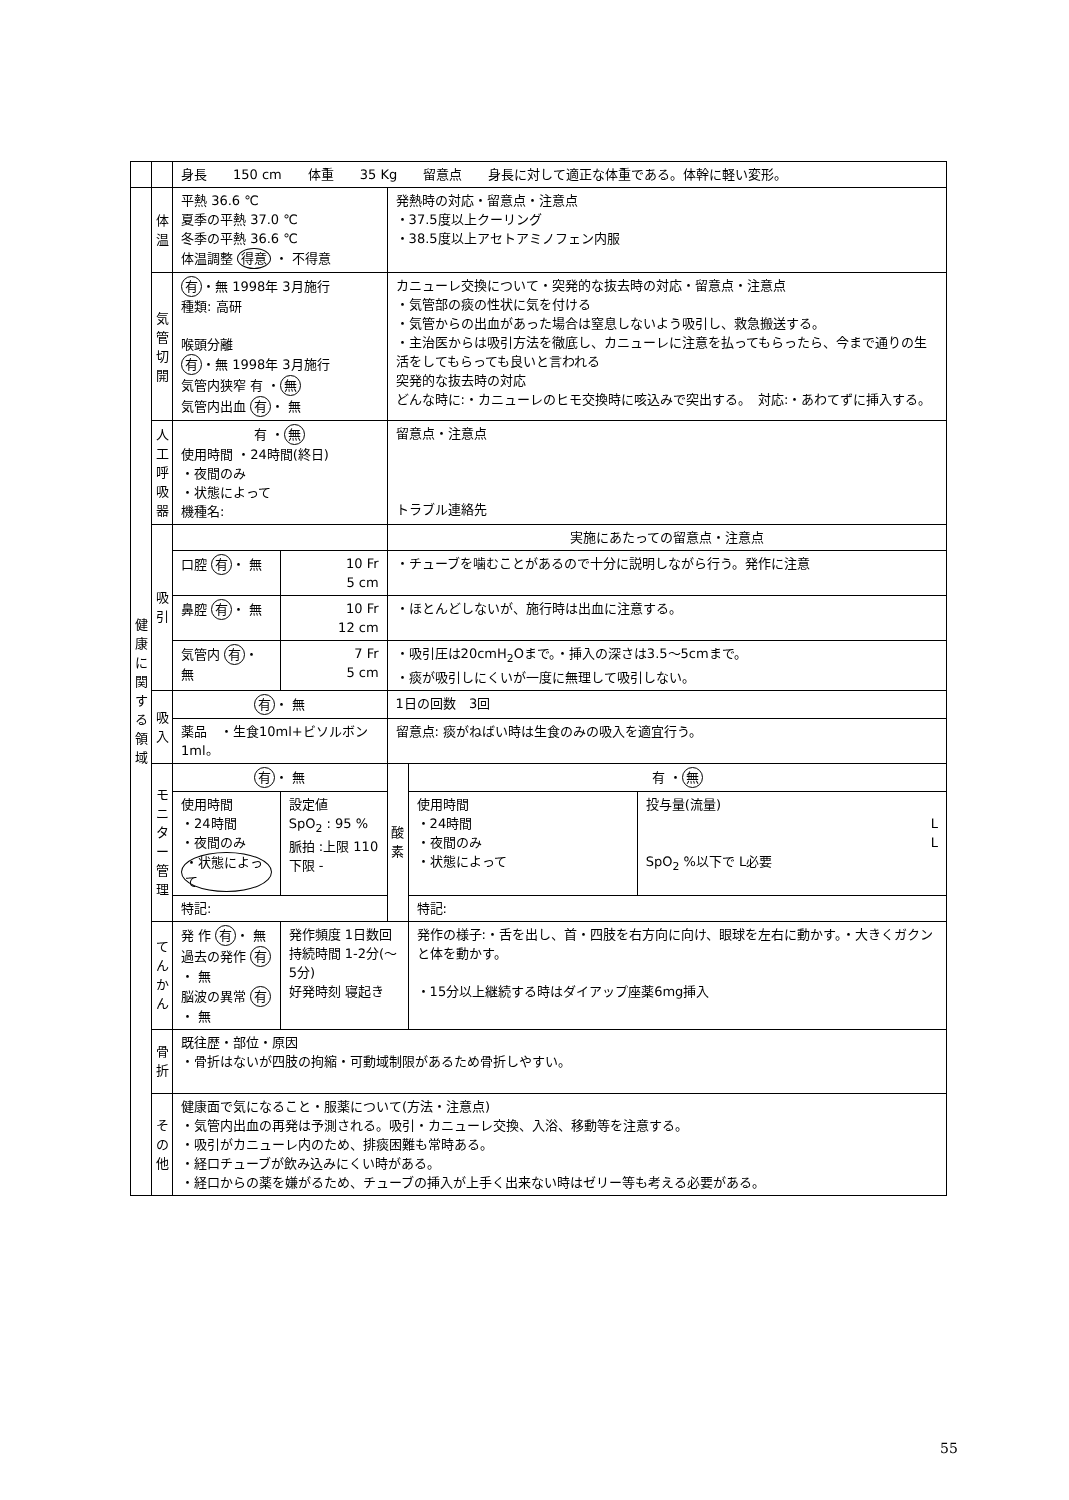| | | 身長 150 cm 体重 35 Kg 留意点 身長に対して適正な体重である。体幹に軽い変形。 | | | | |
| 健康に関する領域 | 体温 | 平熱 36.6 ℃ 夏季の平熱 37.0 ℃ 冬季の平熱 36.6 ℃ 体温調整 得意 ・ 不得意 | | 発熱時の対応・留意点・注意点 ・37.5度以上クーリング ・38.5度以上アセトアミノフェン内服 | | |
| | 気管切開 | 有 ・無 1998年 3月施行 種類: 高研 喉頭分離 有 ・無 1998年 3月施行 気管内狭窄 有 ・ 無 気管内出血 有 ・ 無 | | カニューレ交換について・突発的な抜去時の対応・留意点・注意点 ・気管部の痰の性状に気を付ける ・気管からの出血があった場合は窒息しないよう吸引し、救急搬送する。 ・主治医からは吸引方法を徹底し、カニューレに注意を払ってもらったら、今まで通りの生活をしてもらっても良いと言われる 突発的な抜去時の対応 どんな時に:・カニューレのヒモ交換時に咳込みで突出する。 対応:・あわてずに挿入する。 | | |
| | 人工呼吸器 | 有 ・ 無 使用時間 ・24時間(終日) ・夜間のみ ・状態によって 機種名: | | 留意点・注意点 トラブル連絡先 | | |
| | 吸引 | | | 実施にあたっての留意点・注意点 | | |
| | | 口腔 有 ・ 無 | 10 Fr 5 cm | ・チューブを噛むことがあるので十分に説明しながら行う。発作に注意 | | |
| | | 鼻腔 有 ・ 無 | 10 Fr 12 cm | ・ほとんどしないが、施行時は出血に注意する。 | | |
| | | 気管内 有 ・ 無 | 7 Fr 5 cm | ・吸引圧は20cmH<sub>2</sub>Oまで。・挿入の深さは3.5〜5cmまで。 ・痰が吸引しにくいが一度に無理して吸引しない。 | | |
| | 吸入 | 有 ・ 無 | | 1日の回数 3回 | | |
| | | 薬品 ・生食10ml+ビソルボン1ml。 | | 留意点: 痰がねばい時は生食のみの吸入を適宜行う。 | | |
| | モニター管理 | 有 ・ 無 | | 酸素 | 有 ・ 無 | |
| | | 使用時間 ・24時間 ・夜間のみ ・状態によって | 設定値 SpO<sub>2</sub> : 95 % 脈拍 :上限 110 下限 - | | 使用時間 ・24時間 ・夜間のみ ・状態によって | 投与量(流量) L L SpO<sub>2</sub> %以下で L必要 |
| | | 特記: | | | 特記: | |
| | てんかん | 発 作 有 ・ 無 過去の発作 有 ・ 無 脳波の異常 有 ・ 無 | 発作頻度 1日数回 持続時間 1-2分(〜5分) 好発時刻 寝起き | | 発作の様子:・舌を出し、首・四肢を右方向に向け、眼球を左右に動かす。・大きくガクンと体を動かす。 ・15分以上継続する時はダイアップ座薬6mg挿入 | |
| | 骨折 | 既往歴・部位・原因 ・骨折はないが四肢の拘縮・可動域制限があるため骨折しやすい。 | | | | |
| | その他 | 健康面で気になること・服薬について(方法・注意点) ・気管内出血の再発は予測される。吸引・カニューレ交換、入浴、移動等を注意する。 ・吸引がカニューレ内のため、排痰困難も常時ある。 ・経口チューブが飲み込みにくい時がある。 ・経口からの薬を嫌がるため、チューブの挿入が上手く出来ない時はゼリー等も考える必要がある。 | | | | |
55